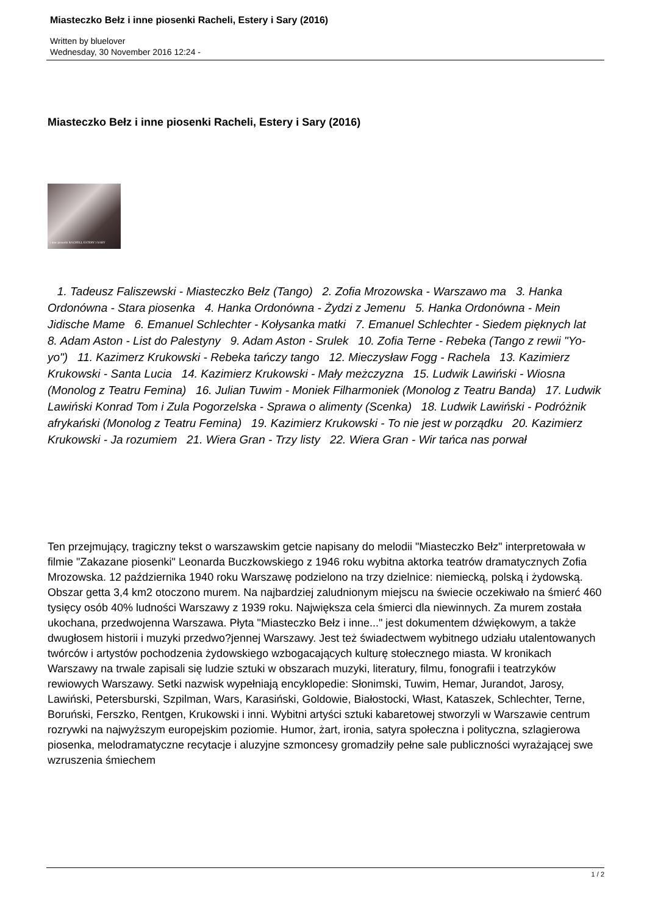Miasteczko Bełz i inne piosenki Racheli, Estery i Sary (2016)
Written by bluelover
Wednesday, 30 November 2016 12:24 -
Miasteczko Bełz i inne piosenki Racheli, Estery i Sary (2016)
i inne piosenki RACHELI, ESTERY I SARY
1. Tadeusz Faliszewski - Miasteczko Bełz (Tango) 2. Zofia Mrozowska - Warszawo ma 3. Hanka Ordonówna - Stara piosenka 4. Hanka Ordonówna - Żydzi z Jemenu 5. Hanka Ordonówna - Mein Jidische Mame 6. Emanuel Schlechter - Kołysanka matki 7. Emanuel Schlechter - Siedem pięknych lat 8. Adam Aston - List do Palestyny 9. Adam Aston - Srulek 10. Zofia Terne - Rebeka (Tango z rewii "Yo-yo") 11. Kazimerz Krukowski - Rebeka tańczy tango 12. Mieczysław Fogg - Rachela 13. Kazimierz Krukowski - Santa Lucia 14. Kazimierz Krukowski - Mały meżczyzna 15. Ludwik Lawiński - Wiosna (Monolog z Teatru Femina) 16. Julian Tuwim - Moniek Filharmoniek (Monolog z Teatru Banda) 17. Ludwik Lawiński Konrad Tom i Zula Pogorzelska - Sprawa o alimenty (Scenka) 18. Ludwik Lawiński - Podróżnik afrykański (Monolog z Teatru Femina) 19. Kazimierz Krukowski - To nie jest w porządku 20. Kazimierz Krukowski - Ja rozumiem 21. Wiera Gran - Trzy listy 22. Wiera Gran - Wir tańca nas porwał
Ten przejmujący, tragiczny tekst o warszawskim getcie napisany do melodii "Miasteczko Bełz" interpretowała w filmie "Zakazane piosenki" Leonarda Buczkowskiego z 1946 roku wybitna aktorka teatrów dramatycznych Zofia Mrozowska. 12 października 1940 roku Warszawę podzielono na trzy dzielnice: niemiecką, polską i żydowską. Obszar getta 3,4 km2 otoczono murem. Na najbardziej zaludnionym miejscu na świecie oczekiwało na śmierć 460 tysięcy osób 40% ludności Warszawy z 1939 roku. Największa cela śmierci dla niewinnych. Za murem została ukochana, przedwojenna Warszawa. Płyta "Miasteczko Bełz i inne..." jest dokumentem dźwiękowym, a także dwugłosem historii i muzyki przedwo?jennej Warszawy. Jest też świadectwem wybitnego udziału utalentowanych twórców i artystów pochodzenia żydowskiego wzbogacających kulturę stołecznego miasta. W kronikach Warszawy na trwale zapisali się ludzie sztuki w obszarach muzyki, literatury, filmu, fonografii i teatrzyków rewiowych Warszawy. Setki nazwisk wypełniają encyklopedie: Słonimski, Tuwim, Hemar, Jurandot, Jarosy, Lawiński, Petersburski, Szpilman, Wars, Karasiński, Goldowie, Białostocki, Włast, Kataszek, Schlechter, Terne, Boruński, Ferszko, Rentgen, Krukowski i inni. Wybitni artyści sztuki kabaretowej stworzyli w Warszawie centrum rozrywki na najwyższym europejskim poziomie. Humor, żart, ironia, satyra społeczna i polityczna, szlagierowa piosenka, melodramatyczne recytacje i aluzyjne szmoncesy gromadziły pełne sale publiczności wyrażającej swe wzruszenia śmiechem
1 / 2